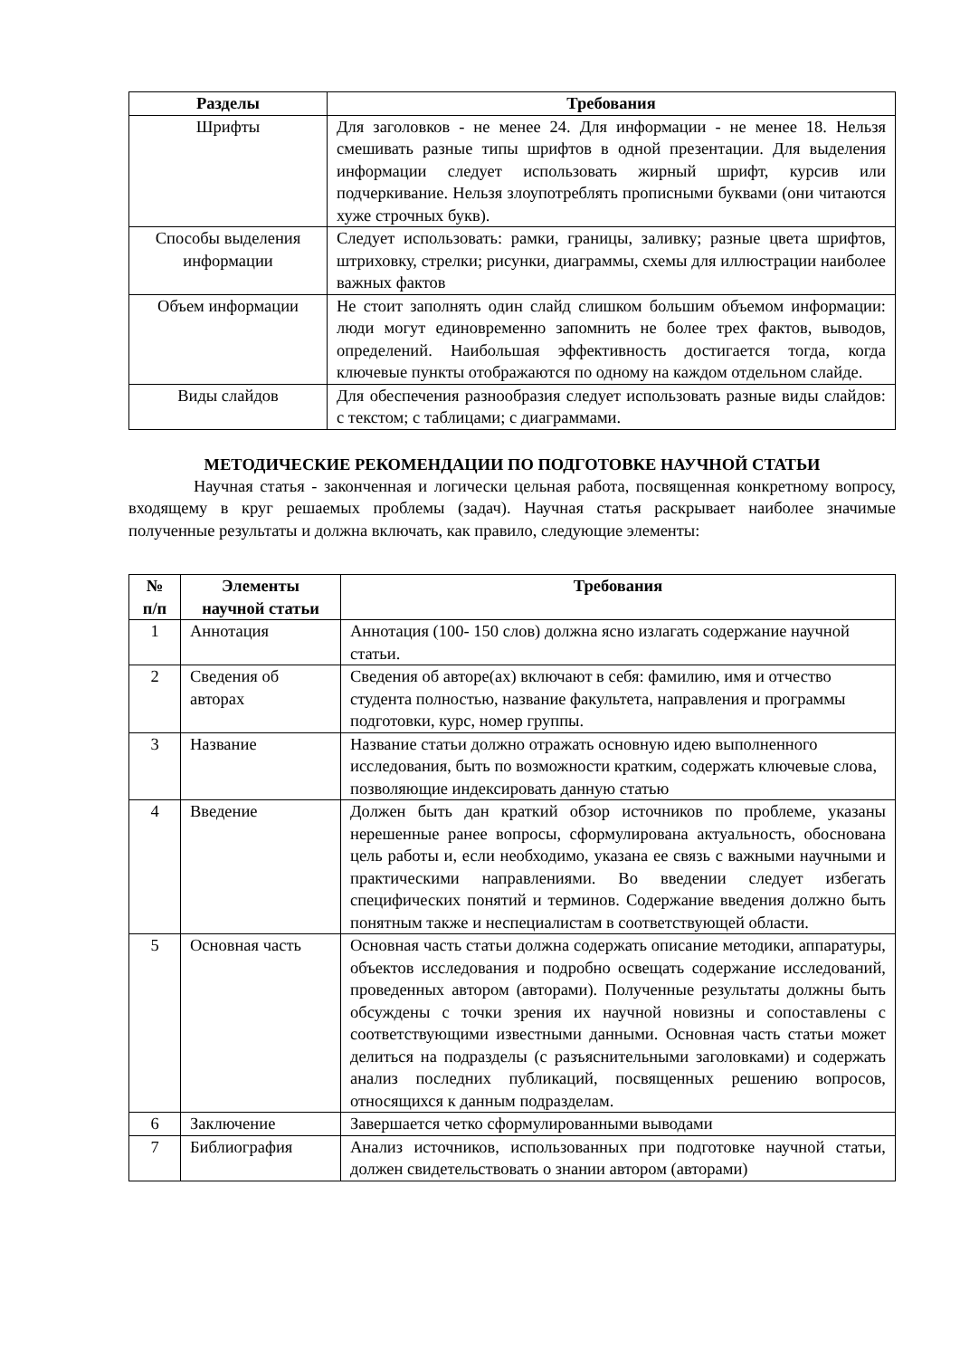| Разделы | Требования |
| --- | --- |
| Шрифты | Для заголовков - не менее 24. Для информации - не менее 18. Нельзя смешивать разные типы шрифтов в одной презентации. Для выделения информации следует использовать жирный шрифт, курсив или подчеркивание. Нельзя злоупотреблять прописными буквами (они читаются хуже строчных букв). |
| Способы выделения информации | Следует использовать: рамки, границы, заливку; разные цвета шрифтов, штриховку, стрелки; рисунки, диаграммы, схемы для иллюстрации наиболее важных фактов |
| Объем информации | Не стоит заполнять один слайд слишком большим объемом информации: люди могут единовременно запомнить не более трех фактов, выводов, определений. Наибольшая эффективность достигается тогда, когда ключевые пункты отображаются по одному на каждом отдельном слайде. |
| Виды слайдов | Для обеспечения разнообразия следует использовать разные виды слайдов: с текстом; с таблицами; с диаграммами. |
МЕТОДИЧЕСКИЕ РЕКОМЕНДАЦИИ ПО ПОДГОТОВКЕ НАУЧНОЙ СТАТЬИ
Научная статья - законченная и логически цельная работа, посвященная конкретному вопросу, входящему в круг решаемых проблемы (задач). Научная статья раскрывает наиболее значимые полученные результаты и должна включать, как правило, следующие элементы:
| № п/п | Элементы научной статьи | Требования |
| --- | --- | --- |
| 1 | Аннотация | Аннотация (100- 150 слов) должна ясно излагать содержание научной статьи. |
| 2 | Сведения об авторах | Сведения об авторе(ах) включают в себя: фамилию, имя и отчество студента полностью, название факультета, направления и программы подготовки, курс, номер группы. |
| 3 | Название | Название статьи должно отражать основную идею выполненного исследования, быть по возможности кратким, содержать ключевые слова, позволяющие индексировать данную статью |
| 4 | Введение | Должен быть дан краткий обзор источников по проблеме, указаны нерешенные ранее вопросы, сформулирована актуальность, обоснована цель работы и, если необходимо, указана ее связь с важными научными и практическими направлениями. Во введении следует избегать специфических понятий и терминов. Содержание введения должно быть понятным также и неспециалистам в соответствующей области. |
| 5 | Основная часть | Основная часть статьи должна содержать описание методики, аппаратуры, объектов исследования и подробно освещать содержание исследований, проведенных автором (авторами). Полученные результаты должны быть обсуждены с точки зрения их научной новизны и сопоставлены с соответствующими известными данными. Основная часть статьи может делиться на подразделы (с разъяснительными заголовками) и содержать анализ последних публикаций, посвященных решению вопросов, относящихся к данным подразделам. |
| 6 | Заключение | Завершается четко сформулированными выводами |
| 7 | Библиография | Анализ источников, использованных при подготовке научной статьи, должен свидетельствовать о знании автором (авторами) |